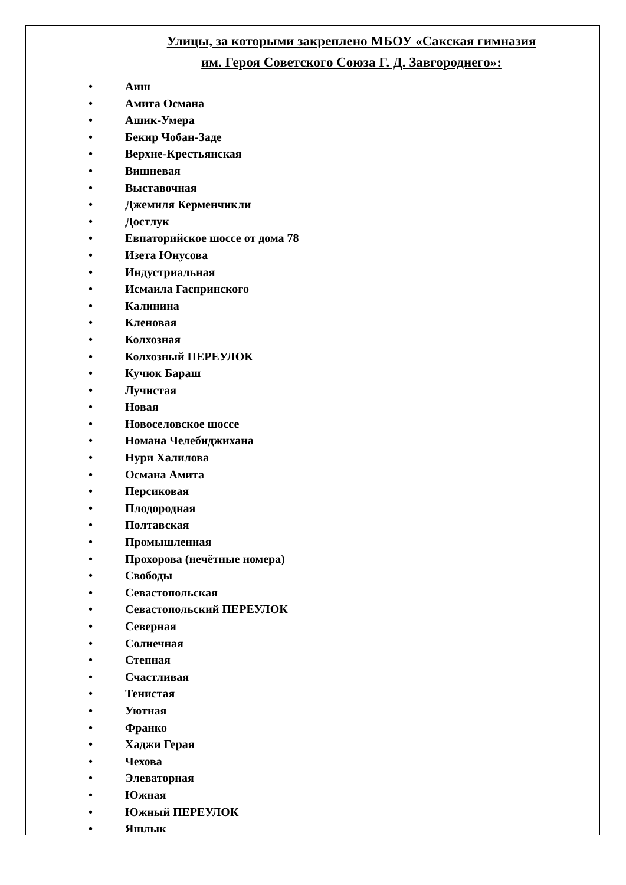Улицы, за которыми закреплено МБОУ «Сакская гимназия
им. Героя Советского Союза Г. Д. Завгороднего»:
• Аиш
• Амита Османа
• Ашик-Умера
• Бекир Чобан-Заде
• Верхне-Крестьянская
• Вишневая
• Выставочная
• Джемиля Керменчикли
• Достлук
• Евпаторийское шоссе от дома 78
• Изета Юнусова
• Индустриальная
• Исмаила Гаспринского
• Калинина
• Кленовая
• Колхозная
• Колхозный ПЕРЕУЛОК
• Кучюк Бараш
• Лучистая
• Новая
• Новоселовское шоссе
• Номана Челебиджихана
• Нури Халилова
• Османа Амита
• Персиковая
• Плодородная
• Полтавская
• Промышленная
• Прохорова (нечётные номера)
• Свободы
• Севастопольская
• Севастопольский ПЕРЕУЛОК
• Северная
• Солнечная
• Степная
• Счастливая
• Тенистая
• Уютная
• Франко
• Хаджи Герая
• Чехова
• Элеваторная
• Южная
• Южный ПЕРЕУЛОК
• Яшлык